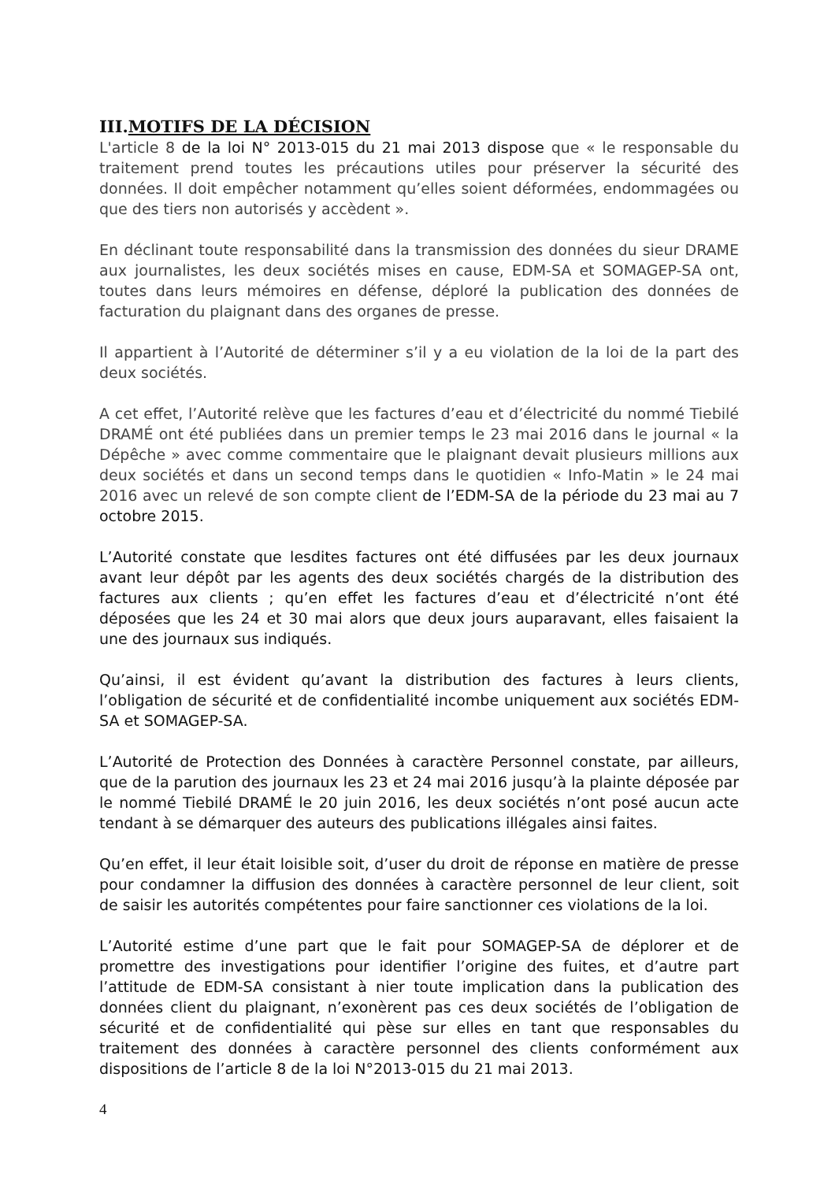III.MOTIFS DE LA DÉCISION
L'article 8 de la loi N° 2013-015 du 21 mai 2013 dispose que « le responsable du traitement prend toutes les précautions utiles pour préserver la sécurité des données. Il doit empêcher notamment qu’elles soient déformées, endommagées ou que des tiers non autorisés y accèdent ».
En déclinant toute responsabilité dans la transmission des données du sieur DRAME aux journalistes, les deux sociétés mises en cause, EDM-SA et SOMAGEP-SA ont, toutes dans leurs mémoires en défense, déploré la publication des données de facturation du plaignant dans des organes de presse.
Il appartient à l’Autorité de déterminer s’il y a eu violation de la loi de la part des deux sociétés.
A cet effet, l’Autorité relève que les factures d’eau et d’électricité du nommé Tiebilé DRAMÉ ont été publiées dans un premier temps le 23 mai 2016 dans le journal « la Dépêche » avec comme commentaire que le plaignant devait plusieurs millions aux deux sociétés et dans un second temps dans le quotidien « Info-Matin » le 24 mai 2016 avec un relevé de son compte client de l’EDM-SA de la période du 23 mai au 7 octobre 2015.
L’Autorité constate que lesdites factures ont été diffusées par les deux journaux avant leur dépôt par les agents des deux sociétés chargés de la distribution des factures aux clients ; qu’en effet les factures d’eau et d’électricité n’ont été déposées que les 24 et 30 mai alors que deux jours auparavant, elles faisaient la une des journaux sus indiqués.
Qu’ainsi, il est évident qu’avant la distribution des factures à leurs clients, l’obligation de sécurité et de confidentialité incombe uniquement aux sociétés EDM-SA et SOMAGEP-SA.
L’Autorité de Protection des Données à caractère Personnel constate, par ailleurs, que de la parution des journaux les 23 et 24 mai 2016 jusqu’à la plainte déposée par le nommé Tiebilé DRAMÉ le 20 juin 2016, les deux sociétés n’ont posé aucun acte tendant à se démarquer des auteurs des publications illégales ainsi faites.
Qu’en effet, il leur était loisible soit, d’user du droit de réponse en matière de presse pour condamner la diffusion des données à caractère personnel de leur client, soit de saisir les autorités compétentes pour faire sanctionner ces violations de la loi.
L’Autorité estime d’une part que le fait pour SOMAGEP-SA de déplorer et de promettre des investigations pour identifier l’origine des fuites, et d’autre part l’attitude de EDM-SA consistant à nier toute implication dans la publication des données client du plaignant, n’exonèrent pas ces deux sociétés de l’obligation de sécurité et de confidentialité qui pèse sur elles en tant que responsables du traitement des données à caractère personnel des clients conformément aux dispositions de l’article 8 de la loi N°2013-015 du 21 mai 2013.
4